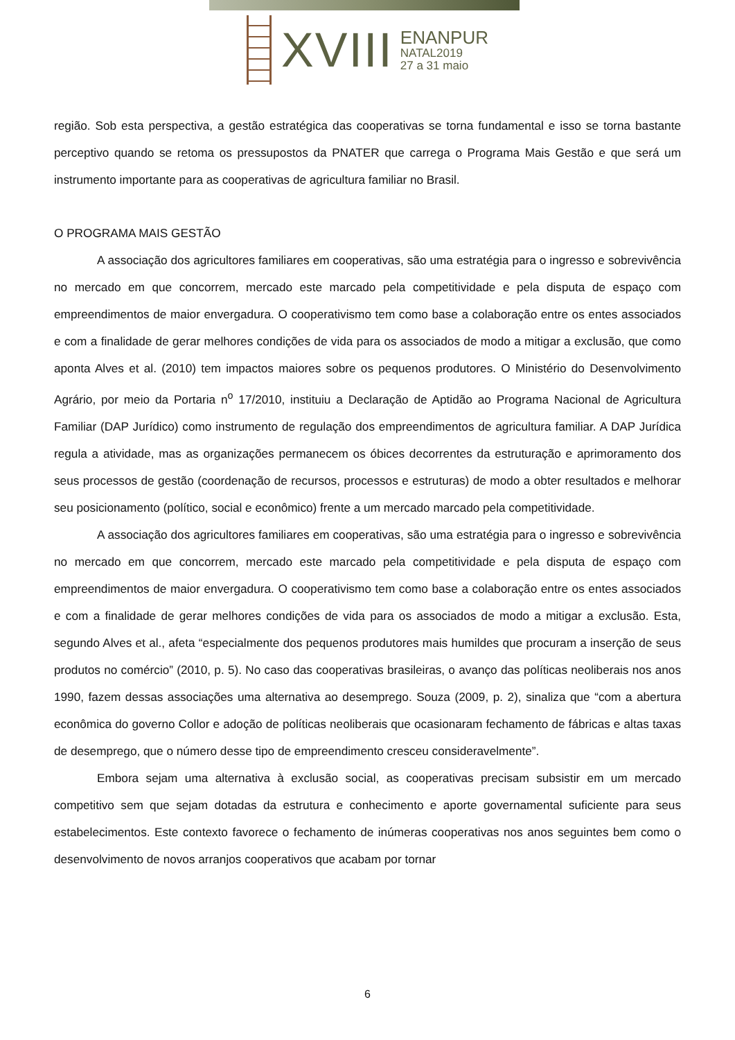XVIII
ENANPUR
NATAL2019
27 a 31 maio
região. Sob esta perspectiva, a gestão estratégica das cooperativas se torna fundamental e isso se torna bastante perceptivo quando se retoma os pressupostos da PNATER que carrega o Programa Mais Gestão e que será um instrumento importante para as cooperativas de agricultura familiar no Brasil.
O PROGRAMA MAIS GESTÃO
A associação dos agricultores familiares em cooperativas, são uma estratégia para o ingresso e sobrevivência no mercado em que concorrem, mercado este marcado pela competitividade e pela disputa de espaço com empreendimentos de maior envergadura. O cooperativismo tem como base a colaboração entre os entes associados e com a finalidade de gerar melhores condições de vida para os associados de modo a mitigar a exclusão, que como aponta Alves et al. (2010) tem impactos maiores sobre os pequenos produtores. O Ministério do Desenvolvimento Agrário, por meio da Portaria n<sup>o</sup> 17/2010, instituiu a Declaração de Aptidão ao Programa Nacional de Agricultura Familiar (DAP Jurídico) como instrumento de regulação dos empreendimentos de agricultura familiar. A DAP Jurídica regula a atividade, mas as organizações permanecem os óbices decorrentes da estruturação e aprimoramento dos seus processos de gestão (coordenação de recursos, processos e estruturas) de modo a obter resultados e melhorar seu posicionamento (político, social e econômico) frente a um mercado marcado pela competitividade.
A associação dos agricultores familiares em cooperativas, são uma estratégia para o ingresso e sobrevivência no mercado em que concorrem, mercado este marcado pela competitividade e pela disputa de espaço com empreendimentos de maior envergadura. O cooperativismo tem como base a colaboração entre os entes associados e com a finalidade de gerar melhores condições de vida para os associados de modo a mitigar a exclusão. Esta, segundo Alves et al., afeta “especialmente dos pequenos produtores mais humildes que procuram a inserção de seus produtos no comércio” (2010, p. 5). No caso das cooperativas brasileiras, o avanço das políticas neoliberais nos anos 1990, fazem dessas associações uma alternativa ao desemprego. Souza (2009, p. 2), sinaliza que “com a abertura econômica do governo Collor e adoção de políticas neoliberais que ocasionaram fechamento de fábricas e altas taxas de desemprego, que o número desse tipo de empreendimento cresceu consideravelmente”.
Embora sejam uma alternativa à exclusão social, as cooperativas precisam subsistir em um mercado competitivo sem que sejam dotadas da estrutura e conhecimento e aporte governamental suficiente para seus estabelecimentos. Este contexto favorece o fechamento de inúmeras cooperativas nos anos seguintes bem como o desenvolvimento de novos arranjos cooperativos que acabam por tornar
6